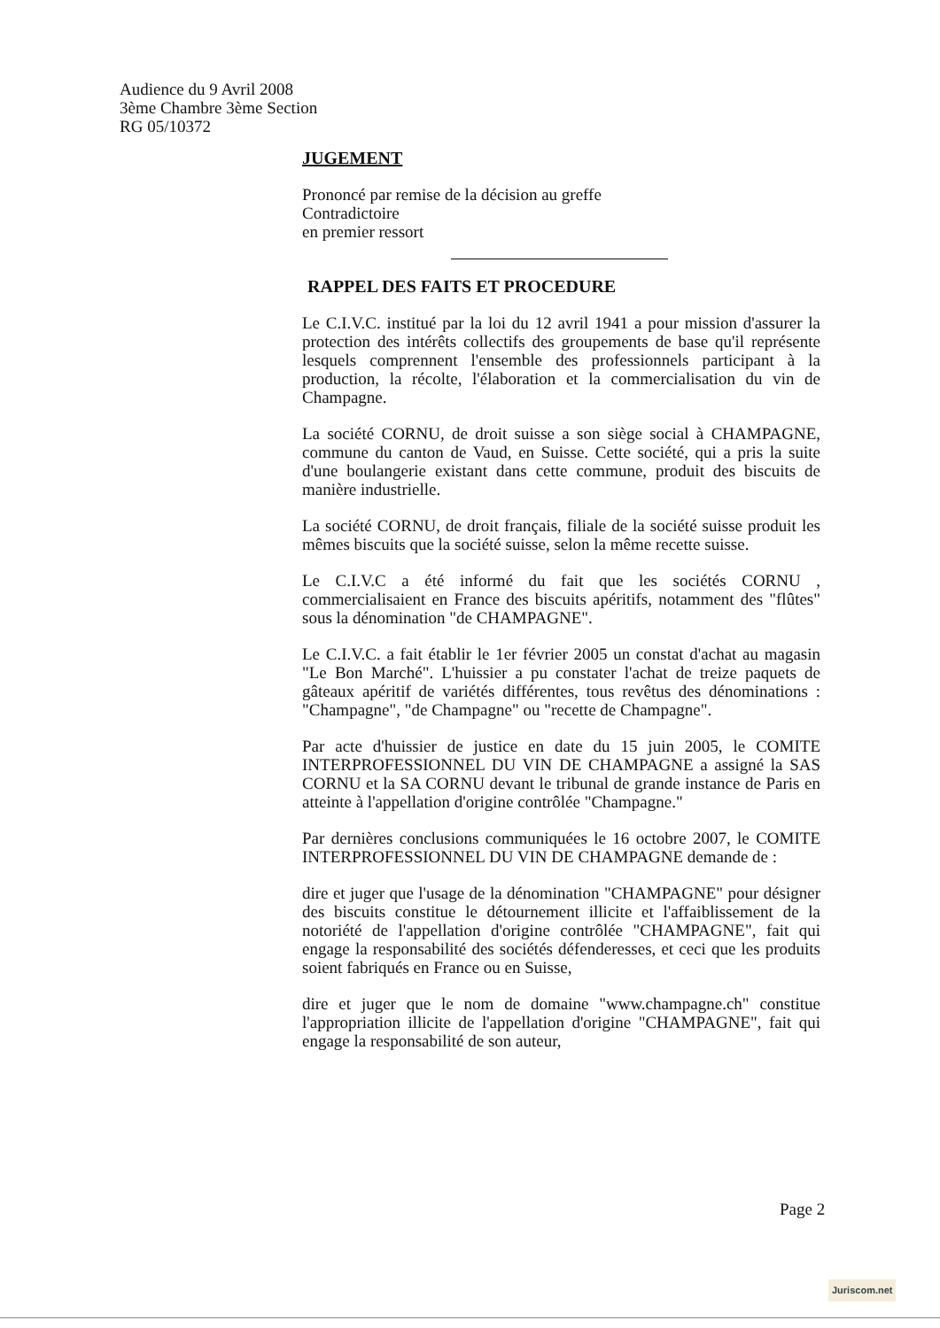Audience du 9 Avril 2008
3ème Chambre 3ème Section
RG 05/10372
JUGEMENT
Prononcé par remise de la décision au greffe
Contradictoire
en premier ressort
RAPPEL DES FAITS ET PROCEDURE
Le C.I.V.C. institué par la loi du 12 avril 1941 a pour mission d'assurer la protection des intérêts collectifs des groupements de base qu'il représente lesquels comprennent l'ensemble des professionnels participant à la production, la récolte, l'élaboration et la commercialisation du vin de Champagne.
La société CORNU, de droit suisse a son siège social à CHAMPAGNE, commune du canton de Vaud, en Suisse. Cette société, qui a pris la suite d'une boulangerie existant dans cette commune, produit des biscuits de manière industrielle.
La société CORNU, de droit français, filiale de la société suisse produit les mêmes biscuits que la société suisse, selon la même recette suisse.
Le C.I.V.C a été informé du fait que les sociétés CORNU , commercialisaient en France des biscuits apéritifs, notamment des "flûtes" sous la dénomination "de CHAMPAGNE".
Le C.I.V.C. a fait établir le 1er février 2005 un constat d'achat au magasin "Le Bon Marché". L'huissier a pu constater l'achat de treize paquets de gâteaux apéritif de variétés différentes, tous revêtus des dénominations : "Champagne", "de Champagne" ou "recette de Champagne".
Par acte d'huissier de justice en date du 15 juin 2005, le COMITE INTERPROFESSIONNEL DU VIN DE CHAMPAGNE a assigné la SAS CORNU et la SA CORNU devant le tribunal de grande instance de Paris en atteinte à l'appellation d'origine contrôlée "Champagne."
Par dernières conclusions communiquées le 16 octobre 2007, le COMITE INTERPROFESSIONNEL DU VIN DE CHAMPAGNE demande de :
dire et juger que l'usage de la dénomination "CHAMPAGNE" pour désigner des biscuits constitue le détournement illicite et l'affaiblissement de la notoriété de l'appellation d'origine contrôlée "CHAMPAGNE", fait qui engage la responsabilité des sociétés défenderesses, et ceci que les produits soient fabriqués en France ou en Suisse,
dire et juger que le nom de domaine "www.champagne.ch" constitue l'appropriation illicite de l'appellation d'origine "CHAMPAGNE", fait qui engage la responsabilité de son auteur,
Page 2
Juriscom.net